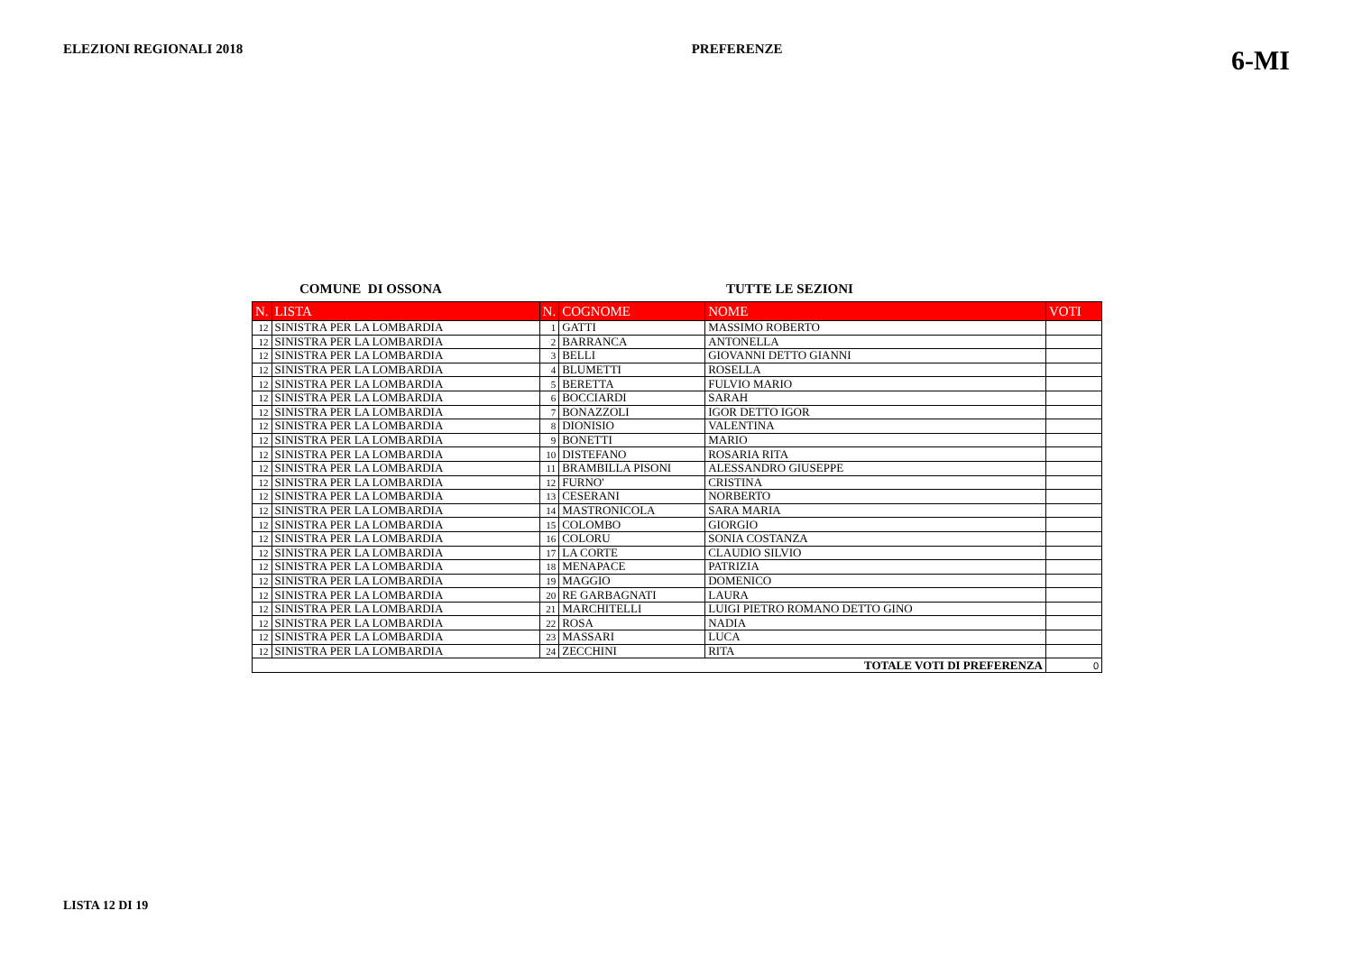ELEZIONI REGIONALI 2018 PREFERENZE 6-MI
COMUNE DI OSSONA TUTTE LE SEZIONI
| N. | LISTA | N. | COGNOME | NOME | VOTI |
| --- | --- | --- | --- | --- | --- |
| 12 | SINISTRA PER LA LOMBARDIA | 1 | GATTI | MASSIMO ROBERTO | |
| 12 | SINISTRA PER LA LOMBARDIA | 2 | BARRANCA | ANTONELLA | |
| 12 | SINISTRA PER LA LOMBARDIA | 3 | BELLI | GIOVANNI DETTO GIANNI | |
| 12 | SINISTRA PER LA LOMBARDIA | 4 | BLUMETTI | ROSELLA | |
| 12 | SINISTRA PER LA LOMBARDIA | 5 | BERETTA | FULVIO MARIO | |
| 12 | SINISTRA PER LA LOMBARDIA | 6 | BOCCIARDI | SARAH | |
| 12 | SINISTRA PER LA LOMBARDIA | 7 | BONAZZOLI | IGOR DETTO IGOR | |
| 12 | SINISTRA PER LA LOMBARDIA | 8 | DIONISIO | VALENTINA | |
| 12 | SINISTRA PER LA LOMBARDIA | 9 | BONETTI | MARIO | |
| 12 | SINISTRA PER LA LOMBARDIA | 10 | DISTEFANO | ROSARIA RITA | |
| 12 | SINISTRA PER LA LOMBARDIA | 11 | BRAMBILLA PISONI | ALESSANDRO GIUSEPPE | |
| 12 | SINISTRA PER LA LOMBARDIA | 12 | FURNO' | CRISTINA | |
| 12 | SINISTRA PER LA LOMBARDIA | 13 | CESERANI | NORBERTO | |
| 12 | SINISTRA PER LA LOMBARDIA | 14 | MASTRONICOLA | SARA MARIA | |
| 12 | SINISTRA PER LA LOMBARDIA | 15 | COLOMBO | GIORGIO | |
| 12 | SINISTRA PER LA LOMBARDIA | 16 | COLORU | SONIA COSTANZA | |
| 12 | SINISTRA PER LA LOMBARDIA | 17 | LA CORTE | CLAUDIO SILVIO | |
| 12 | SINISTRA PER LA LOMBARDIA | 18 | MENAPACE | PATRIZIA | |
| 12 | SINISTRA PER LA LOMBARDIA | 19 | MAGGIO | DOMENICO | |
| 12 | SINISTRA PER LA LOMBARDIA | 20 | RE GARBAGNATI | LAURA | |
| 12 | SINISTRA PER LA LOMBARDIA | 21 | MARCHITELLI | LUIGI PIETRO ROMANO DETTO GINO | |
| 12 | SINISTRA PER LA LOMBARDIA | 22 | ROSA | NADIA | |
| 12 | SINISTRA PER LA LOMBARDIA | 23 | MASSARI | LUCA | |
| 12 | SINISTRA PER LA LOMBARDIA | 24 | ZECCHINI | RITA | |
| TOTALE VOTI DI PREFERENZA | | | | | 0 |
LISTA 12 DI 19